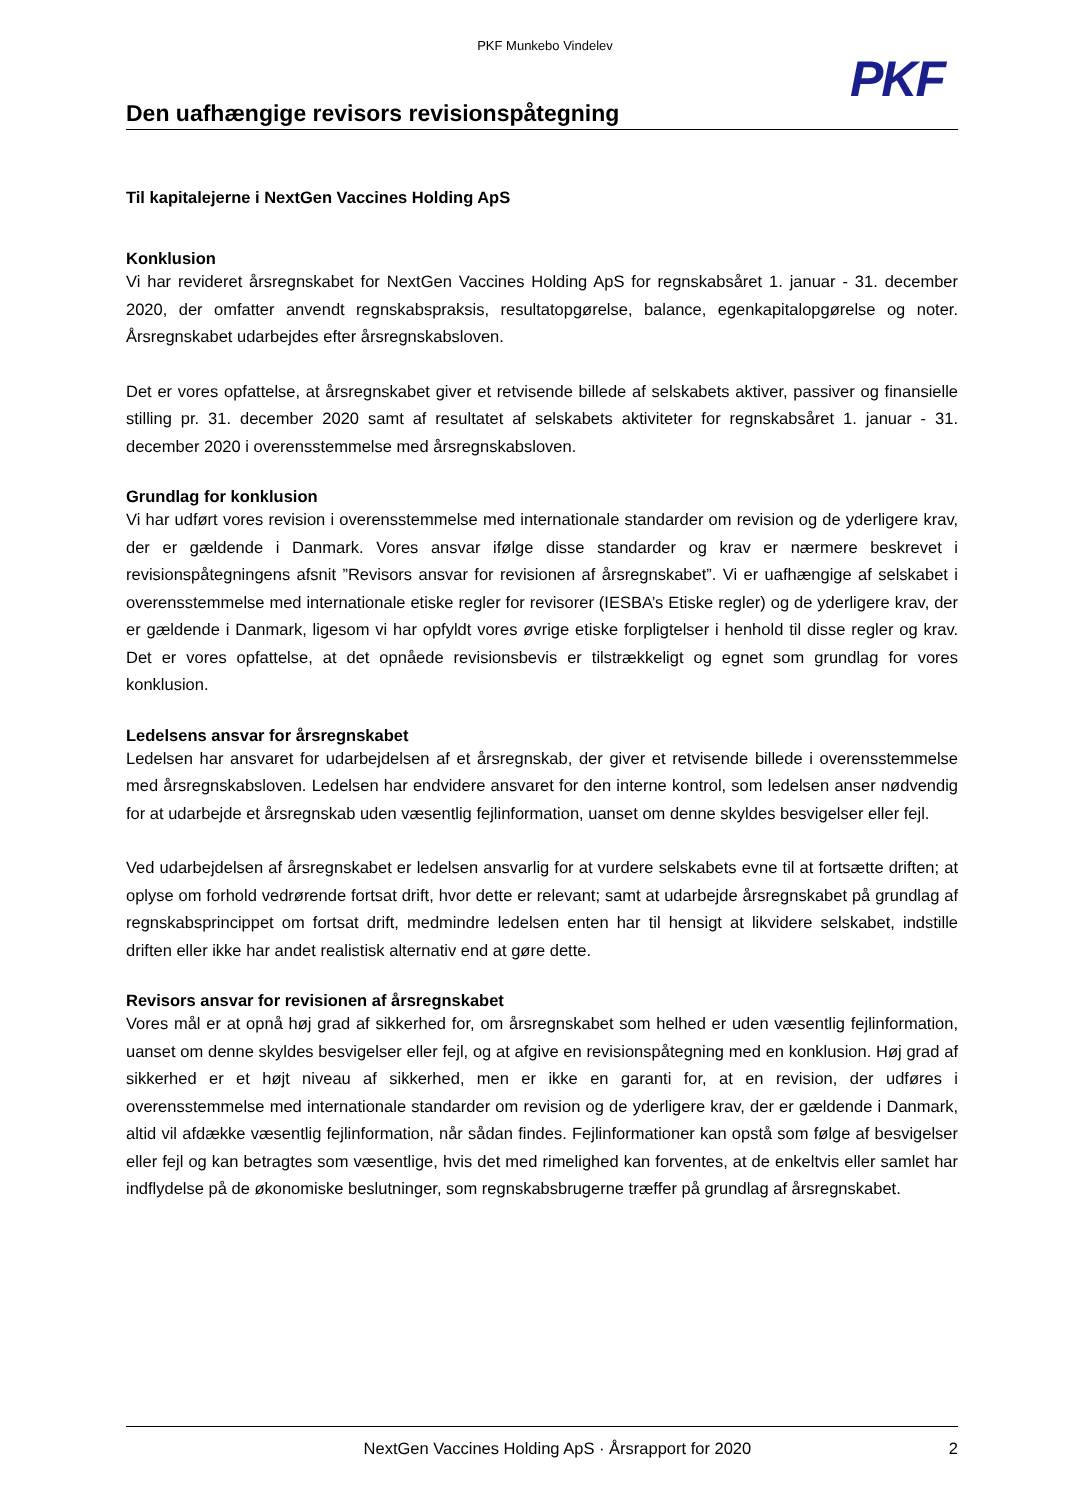PKF Munkebo Vindelev
PKF
Den uafhængige revisors revisionspåtegning
Til kapitalejerne i NextGen Vaccines Holding ApS
Konklusion
Vi har revideret årsregnskabet for NextGen Vaccines Holding ApS for regnskabsåret 1. januar - 31. december 2020, der omfatter anvendt regnskabspraksis, resultatopgørelse, balance, egenkapitalopgørelse og noter. Årsregnskabet udarbejdes efter årsregnskabsloven.
Det er vores opfattelse, at årsregnskabet giver et retvisende billede af selskabets aktiver, passiver og finansielle stilling pr. 31. december 2020 samt af resultatet af selskabets aktiviteter for regnskabsåret 1. januar - 31. december 2020 i overensstemmelse med årsregnskabsloven.
Grundlag for konklusion
Vi har udført vores revision i overensstemmelse med internationale standarder om revision og de yderligere krav, der er gældende i Danmark. Vores ansvar ifølge disse standarder og krav er nærmere beskrevet i revisionspåtegningens afsnit ”Revisors ansvar for revisionen af årsregnskabet”. Vi er uafhængige af selskabet i overensstemmelse med internationale etiske regler for revisorer (IESBA’s Etiske regler) og de yderligere krav, der er gældende i Danmark, ligesom vi har opfyldt vores øvrige etiske forpligtelser i henhold til disse regler og krav. Det er vores opfattelse, at det opnåede revisionsbevis er tilstrækkeligt og egnet som grundlag for vores konklusion.
Ledelsens ansvar for årsregnskabet
Ledelsen har ansvaret for udarbejdelsen af et årsregnskab, der giver et retvisende billede i overensstemmelse med årsregnskabsloven. Ledelsen har endvidere ansvaret for den interne kontrol, som ledelsen anser nødvendig for at udarbejde et årsregnskab uden væsentlig fejlinformation, uanset om denne skyldes besvigelser eller fejl.
Ved udarbejdelsen af årsregnskabet er ledelsen ansvarlig for at vurdere selskabets evne til at fortsætte driften; at oplyse om forhold vedrørende fortsat drift, hvor dette er relevant; samt at udarbejde årsregnskabet på grundlag af regnskabsprincippet om fortsat drift, medmindre ledelsen enten har til hensigt at likvidere selskabet, indstille driften eller ikke har andet realistisk alternativ end at gøre dette.
Revisors ansvar for revisionen af årsregnskabet
Vores mål er at opnå høj grad af sikkerhed for, om årsregnskabet som helhed er uden væsentlig fejlinformation, uanset om denne skyldes besvigelser eller fejl, og at afgive en revisionspåtegning med en konklusion. Høj grad af sikkerhed er et højt niveau af sikkerhed, men er ikke en garanti for, at en revision, der udføres i overensstemmelse med internationale standarder om revision og de yderligere krav, der er gældende i Danmark, altid vil afdække væsentlig fejlinformation, når sådan findes. Fejlinformationer kan opstå som følge af besvigelser eller fejl og kan betragtes som væsentlige, hvis det med rimelighed kan forventes, at de enkeltvis eller samlet har indflydelse på de økonomiske beslutninger, som regnskabsbrugerne træffer på grundlag af årsregnskabet.
NextGen Vaccines Holding ApS · Årsrapport for 2020 2